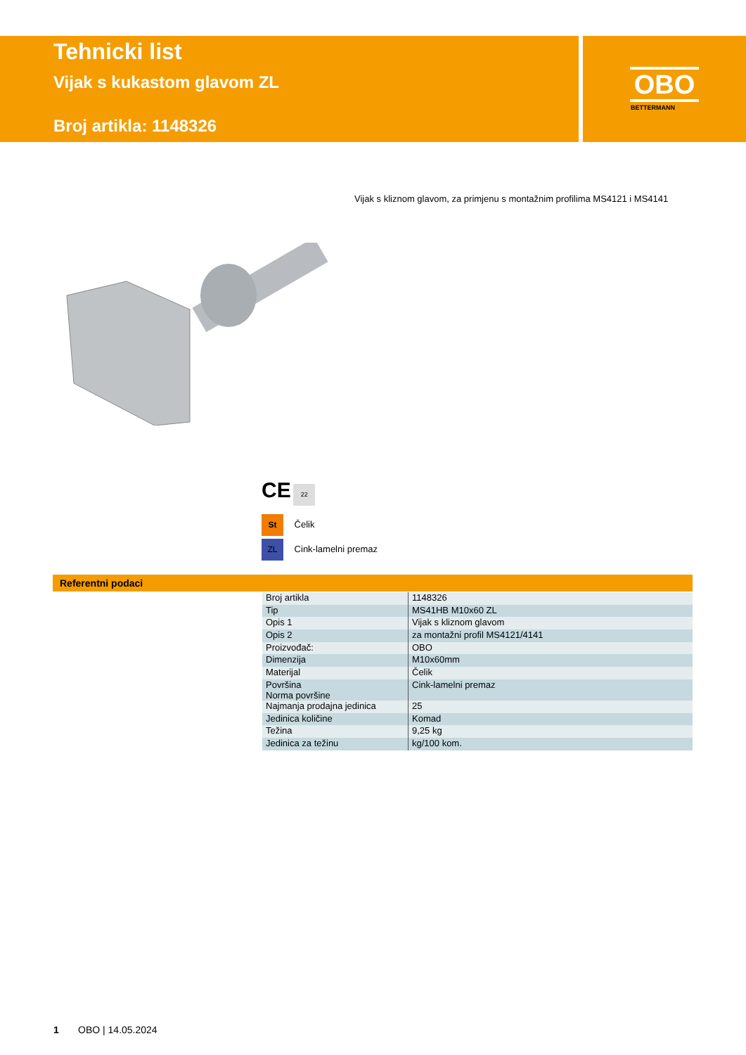Tehnicki list
Vijak s kukastom glavom ZL
Broj artikla: 1148326
OBO
BETTERMANN
Vijak s kliznom glavom, za primjenu s montažnim profilima MS4121 i MS4141
CE 22
St Čelik
ZL Cink-lamelni premaz
Referentni podaci
| Broj artikla | 1148326 |
| Tip | MS41HB M10x60 ZL |
| Opis 1 | Vijak s kliznom glavom |
| Opis 2 | za montažni profil MS4121/4141 |
| Proizvođač: | OBO |
| Dimenzija | M10x60mm |
| Materijal | Čelik |
| Površina Norma površine | Cink-lamelni premaz |
| Najmanja prodajna jedinica | 25 |
| Jedinica količine | Komad |
| Težina | 9,25 kg |
| Jedinica za težinu | kg/100 kom. |
1 OBO | 14.05.2024